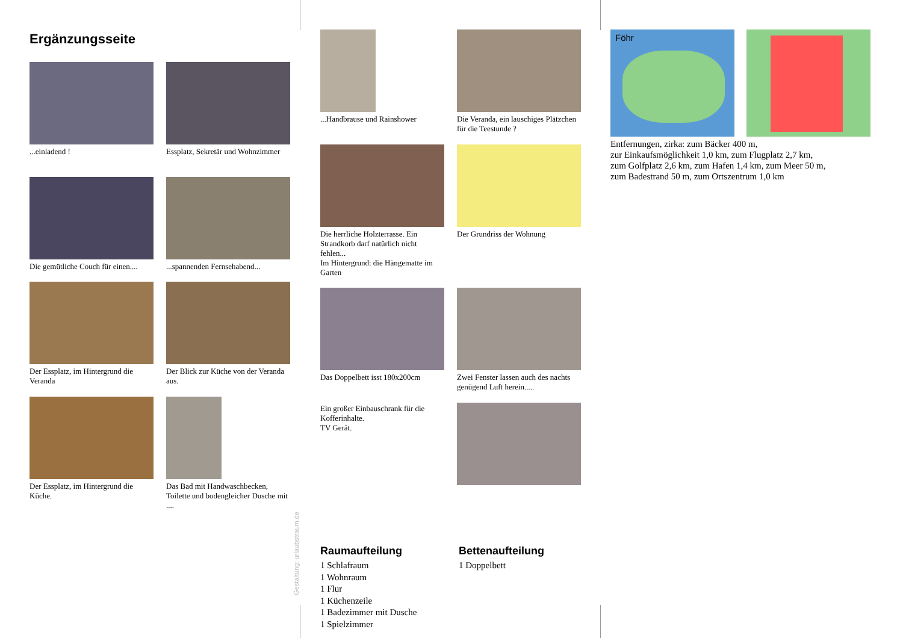Ergänzungsseite
...einladend !
Essplatz, Sekretär und Wohnzimmer
Die gemütliche Couch für einen....
...spannenden Fernsehabend...
Der Essplatz, im Hintergrund die Veranda
Der Blick zur Küche von der Veranda aus.
Der Essplatz, im Hintergrund die Küche.
Das Bad mit Handwaschbecken, Toilette und bodengleicher Dusche mit ....
Gestaltung: urlaubstraum.de
...Handbrause und Rainshower
Die Veranda, ein lauschiges Plätzchen für die Teestunde ?
Die herrliche Holzterrasse. Ein Strandkorb darf natürlich nicht fehlen...
Im Hintergrund: die Hängematte im Garten
Der Grundriss der Wohnung
Das Doppelbett isst 180x200cm
Zwei Fenster lassen auch des nachts genügend Luft herein.....
Ein großer Einbauschrank für die Kofferinhalte.
TV Gerät.
Raumaufteilung
1 Schlafraum
1 Wohnraum
1 Flur
1 Küchenzeile
1 Badezimmer mit Dusche
1 Spielzimmer
Bettenaufteilung
1 Doppelbett
Föhr
Entfernungen, zirka: zum Bäcker 400 m,
zur Einkaufsmöglichkeit 1,0 km, zum Flugplatz 2,7 km,
zum Golfplatz 2,6 km, zum Hafen 1,4 km, zum Meer 50 m,
zum Badestrand 50 m, zum Ortszentrum 1,0 km